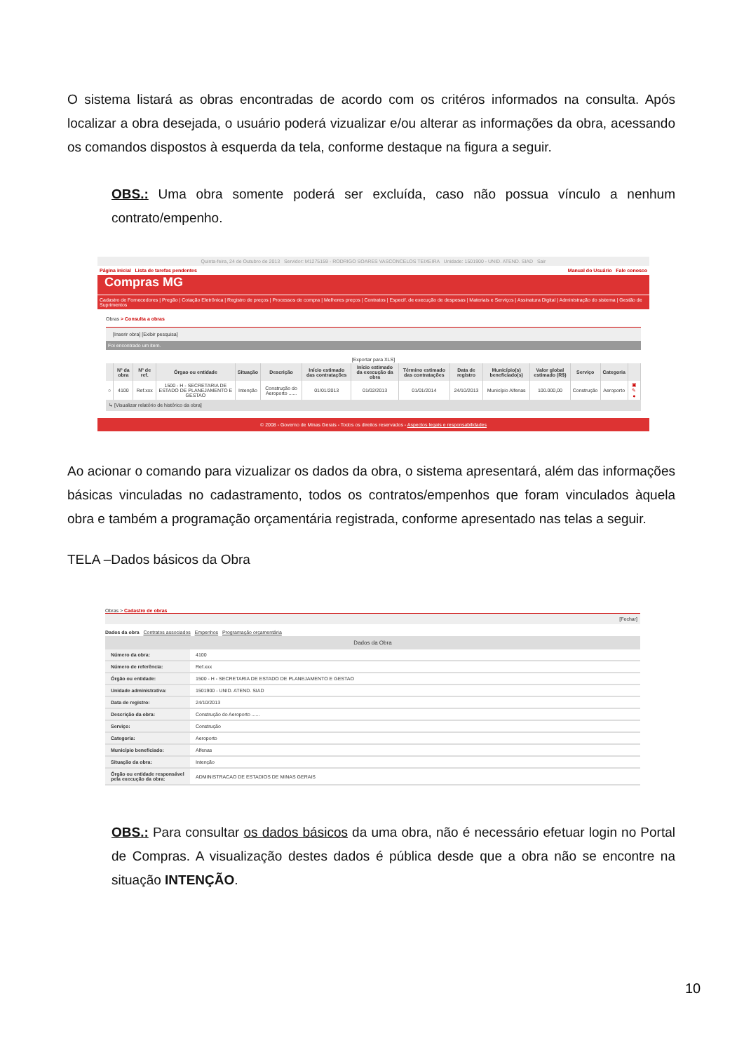O sistema listará as obras encontradas de acordo com os critéros informados na consulta. Após localizar a obra desejada, o usuário poderá vizualizar e/ou alterar as informações da obra, acessando os comandos dispostos à esquerda da tela, conforme destaque na figura a seguir.
OBS.: Uma obra somente poderá ser excluída, caso não possua vínculo a nenhum contrato/empenho.
Quinta-feira, 24 de Outubro de 2013 Servidor: M1275159 - RODRIGO SOARES VASCONCELOS TEIXEIRA Unidade: 1501900 - UNID. ATEND. SIAD Sair
Página inicial Lista de tarefas pendentes Manual do Usuário Fale conosco
Compras MG
Cadastro de Fornecedores | Pregão | Cotação Eletrônica | Registro de preços | Processos de compra | Melhores preços | Contratos | Especif. de execução de despesas | Materiais e Serviços | Assinatura Digital | Administração do sistema | Gestão de Suprimentos
Obras > Consulta a obras
[Inserir obra] [Exibir pesquisa]
Foi encontrado um item.
[Exportar para XLS]
| | Nº da obra | Nº de ref. | Órgao ou entidade | Situação | Descrição | Início estimado das contratações | Início estimado da execução da obra | Término estimado das contratações | Data de registro | Município(s) beneficiado(s) | Valor global estimado (R$) | Serviço | Categoria | |
| --- | --- | --- | --- | --- | --- | --- | --- | --- | --- | --- | --- | --- | --- | --- |
| ○ | 4100 | Ref.xxx | 1500 - H - SECRETARIA DE ESTADO DE PLANEJAMENTO E GESTAO | Intenção | Construção do Aeroporto ...... | 01/01/2013 | 01/02/2013 | 01/01/2014 | 24/10/2013 | Município Alfenas | 100.000,00 | Construção | Aeroporto | ▣ ✎ ● |
↳ [Visualizar relatório de histórico da obra]
© 2008 - Governo de Minas Gerais - Todos os direitos reservados - Aspectos legais e responsabilidades
Ao acionar o comando para vizualizar os dados da obra, o sistema apresentará, além das informações básicas vinculadas no cadastramento, todos os contratos/empenhos que foram vinculados àquela obra e também a programação orçamentária registrada, conforme apresentado nas telas a seguir.
TELA –Dados básicos da Obra
Obras > Cadastro de obras
[Fechar]
Dados da obra Contratos associados Empenhos Programação orçamentária
Dados da Obra
| Número da obra: | 4100 |
| Número de referência: | Ref.xxx |
| Órgão ou entidade: | 1500 - H - SECRETARIA DE ESTADO DE PLANEJAMENTO E GESTAO |
| Unidade administrativa: | 1501900 - UNID. ATEND. SIAD |
| Data de registro: | 24/10/2013 |
| Descrição da obra: | Construção do Aeroporto ...... |
| Serviço: | Construção |
| Categoria: | Aeroporto |
| Município beneficiado: | Alfenas |
| Situação da obra: | Intenção |
| Órgão ou entidade responsável pela execução da obra: | ADMINISTRACAO DE ESTADIOS DE MINAS GERAIS |
OBS.: Para consultar os dados básicos da uma obra, não é necessário efetuar login no Portal de Compras. A visualização destes dados é pública desde que a obra não se encontre na situação INTENÇÃO.
10